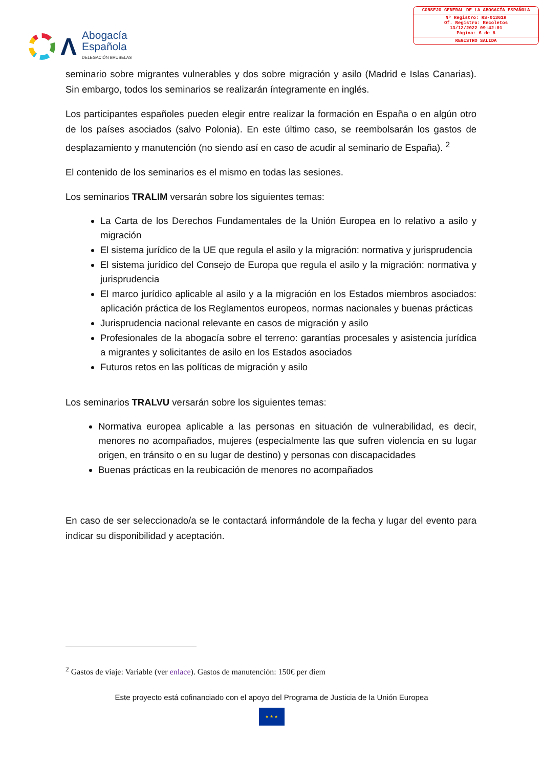Λ
Abogacía
Española
DELEGACIÓN BRUSELAS
CONSEJO GENERAL DE LA ABOGACÍA ESPAÑOLA
Nº Registro: RS-013619
Of. Registro: Recoletos
13/12/2022 09:42:01
Página: 6 de 8
REGISTRO SALIDA
seminario sobre migrantes vulnerables y dos sobre migración y asilo (Madrid e Islas Canarias). Sin embargo, todos los seminarios se realizarán íntegramente en inglés.
Los participantes españoles pueden elegir entre realizar la formación en España o en algún otro de los países asociados (salvo Polonia). En este último caso, se reembolsarán los gastos de desplazamiento y manutención (no siendo así en caso de acudir al seminario de España). <sup>2</sup>
El contenido de los seminarios es el mismo en todas las sesiones.
Los seminarios TRALIM versarán sobre los siguientes temas:
La Carta de los Derechos Fundamentales de la Unión Europea en lo relativo a asilo y migración
El sistema jurídico de la UE que regula el asilo y la migración: normativa y jurisprudencia
El sistema jurídico del Consejo de Europa que regula el asilo y la migración: normativa y jurisprudencia
El marco jurídico aplicable al asilo y a la migración en los Estados miembros asociados: aplicación práctica de los Reglamentos europeos, normas nacionales y buenas prácticas
Jurisprudencia nacional relevante en casos de migración y asilo
Profesionales de la abogacía sobre el terreno: garantías procesales y asistencia jurídica a migrantes y solicitantes de asilo en los Estados asociados
Futuros retos en las políticas de migración y asilo
Los seminarios TRALVU versarán sobre los siguientes temas:
Normativa europea aplicable a las personas en situación de vulnerabilidad, es decir, menores no acompañados, mujeres (especialmente las que sufren violencia en su lugar origen, en tránsito o en su lugar de destino) y personas con discapacidades
Buenas prácticas en la reubicación de menores no acompañados
En caso de ser seleccionado/a se le contactará informándole de la fecha y lugar del evento para indicar su disponibilidad y aceptación.
<sup>2</sup> Gastos de viaje: Variable (ver enlace). Gastos de manutención: 150€ per diem
Este proyecto está cofinanciado con el apoyo del Programa de Justicia de la Unión Europea
★ ★ ★